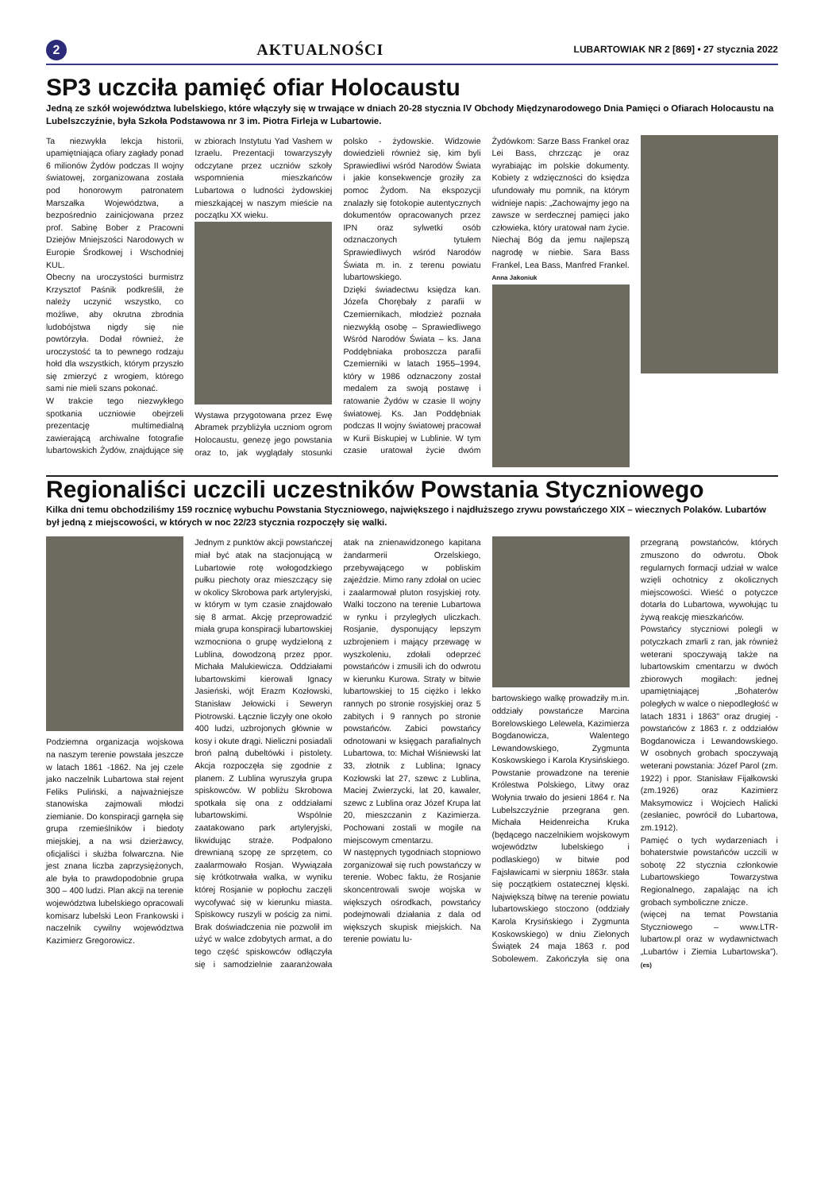2
AKTUALNOŚCI
LUBARTOWIAK NR 2 [869] • 27 stycznia 2022
SP3 uczciła pamięć ofiar Holocaustu
Jedną ze szkół województwa lubelskiego, które włączyły się w trwające w dniach 20-28 stycznia IV Obchody Międzynarodowego Dnia Pamięci o Ofiarach Holocaustu na Lubelszczyźnie, była Szkoła Podstawowa nr 3 im. Piotra Firleja w Lubartowie.
Ta niezwykła lekcja historii, upamiętniająca ofiary zagłady ponad 6 milionów Żydów podczas II wojny światowej, zorganizowana została pod honorowym patronatem Marszałka Województwa, a bezpośrednio zainicjowana przez prof. Sabinę Bober z Pracowni Dziejów Mniejszości Narodowych w Europie Środkowej i Wschodniej KUL.
Obecny na uroczystości burmistrz Krzysztof Paśnik podkreślił, że należy uczynić wszystko, co możliwe, aby okrutna zbrodnia ludobójstwa nigdy się nie powtórzyła. Dodał również, że uroczystość ta to pewnego rodzaju hołd dla wszystkich, którym przyszło się zmierzyć z wrogiem, którego sami nie mieli szans pokonać.
W trakcie tego niezwykłego spotkania uczniowie obejrzeli prezentację multimedialną zawierającą archiwalne fotografie lubartowskich Żydów, znajdujące się w zbiorach Instytutu Yad Vashem w Izraelu. Prezentacji towarzyszyły odczytane przez uczniów szkoły wspomnienia mieszkańców Lubartowa o ludności żydowskiej mieszkającej w naszym mieście na początku XX wieku.
Wystawa przygotowana przez Ewę Abramek przybliżyła uczniom ogrom Holocaustu, genezę jego powstania oraz to, jak wyglądały stosunki polsko - żydowskie. Widzowie dowiedzieli również się, kim byli Sprawiedliwi wśród Narodów Świata i jakie konsekwencje groziły za pomoc Żydom. Na ekspozycji znalazły się fotokopie autentycznych dokumentów opracowanych przez IPN oraz sylwetki osób odznaczonych tytułem Sprawiedliwych wśród Narodów Świata m. in. z terenu powiatu lubartowskiego.
Dzięki świadectwu księdza kan. Józefa Chorębały z parafii w Czemiernikach, młodzież poznała niezwykłą osobę – Sprawiedliwego Wśród Narodów Świata – ks. Jana Poddębniaka proboszcza parafii Czemierniki w latach 1955–1994, który w 1986 odznaczony został medalem za swoją postawę i ratowanie Żydów w czasie II wojny światowej. Ks. Jan Poddębniak podczas II wojny światowej pracował w Kurii Biskupiej w Lublinie. W tym czasie uratował życie dwóm Żydówkom: Sarze Bass Frankel oraz Lei Bass, chrzcząc je oraz wyrabiając im polskie dokumenty. Kobiety z wdzięczności do księdza ufundowały mu pomnik, na którym widnieje napis: „Zachowajmy jego na zawsze w serdecznej pamięci jako człowieka, który uratował nam życie. Niechaj Bóg da jemu najlepszą nagrodę w niebie. Sara Bass Frankel, Lea Bass, Manfred Frankel. Anna Jakoniuk
Regionaliści uczcili uczestników Powstania Styczniowego
Kilka dni temu obchodziliśmy 159 rocznicę wybuchu Powstania Styczniowego, największego i najdłuższego zrywu powstańczego XIX – wiecznych Polaków. Lubartów był jedną z miejscowości, w których w noc 22/23 stycznia rozpoczęły się walki.
Podziemna organizacja wojskowa na naszym terenie powstała jeszcze w latach 1861 -1862. Na jej czele jako naczelnik Lubartowa stał rejent Feliks Puliński, a najważniejsze stanowiska zajmowali młodzi ziemianie. Do konspiracji garnęła się grupa rzemieślników i biedoty miejskiej, a na wsi dzierżawcy, oficjaliści i służba folwarczna. Nie jest znana liczba zaprzysiężonych, ale była to prawdopodobnie grupa 300 – 400 ludzi. Plan akcji na terenie województwa lubelskiego opracowali komisarz lubelski Leon Frankowski i naczelnik cywilny województwa Kazimierz Gregorowicz.
Jednym z punktów akcji powstańczej miał być atak na stacjonującą w Lubartowie rotę wołogodzkiego pułku piechoty oraz mieszczący się w okolicy Skrobowa park artyleryjski, w którym w tym czasie znajdowało się 8 armat. Akcję przeprowadzić miała grupa konspiracji lubartowskiej wzmocniona o grupę wydzieloną z Lublina, dowodzoną przez ppor. Michała Malukiewicza. Oddziałami lubartowskimi kierowali Ignacy Jasieński, wójt Erazm Kozłowski, Stanisław Jełowicki i Seweryn Piotrowski. Łącznie liczyły one około 400 ludzi, uzbrojonych głównie w kosy i okute drągi. Nieliczni posiadali broń palną dubeltówki i pistolety. Akcja rozpoczęła się zgodnie z planem. Z Lublina wyruszyła grupa spiskowców. W pobliżu Skrobowa spotkała się ona z oddziałami lubartowskimi. Wspólnie zaatakowano park artyleryjski, likwidując straże. Podpalono drewnianą szopę ze sprzętem, co zaalarmowało Rosjan. Wywiązała się krótkotrwała walka, w wyniku której Rosjanie w popłochu zaczęli wycofywać się w kierunku miasta. Spiskowcy ruszyli w pościg za nimi. Brak doświadczenia nie pozwolił im użyć w walce zdobytych armat, a do tego część spiskowców odłączyła się i samodzielnie zaaranżowała atak na znienawidzonego kapitana żandarmerii Orzelskiego, przebywającego w pobliskim zajeździe. Mimo rany zdołał on uciec i zaalarmował pluton rosyjskiej roty. Walki toczono na terenie Lubartowa w rynku i przyległych uliczkach. Rosjanie, dysponujący lepszym uzbrojeniem i mający przewagę w wyszkoleniu, zdołali odeprzeć powstańców i zmusili ich do odwrotu w kierunku Kurowa. Straty w bitwie lubartowskiej to 15 ciężko i lekko rannych po stronie rosyjskiej oraz 5 zabitych i 9 rannych po stronie powstańców. Zabici powstańcy odnotowani w księgach parafialnych Lubartowa, to: Michał Wiśniewski lat 33, złotnik z Lublina; Ignacy Kozłowski lat 27, szewc z Lublina, Maciej Zwierzycki, lat 20, kawaler, szewc z Lublina oraz Józef Krupa lat 20, mieszczanin z Kazimierza. Pochowani zostali w mogile na miejscowym cmentarzu.
W następnych tygodniach stopniowo zorganizował się ruch powstańczy w terenie. Wobec faktu, że Rosjanie skoncentrowali swoje wojska w większych ośrodkach, powstańcy podejmowali działania z dala od większych skupisk miejskich. Na terenie powiatu lu-
bartowskiego walkę prowadziły m.in. oddziały powstańcze Marcina Borelowskiego Lelewela, Kazimierza Bogdanowicza, Walentego Lewandowskiego, Zygmunta Koskowskiego i Karola Krysińskiego. Powstanie prowadzone na terenie Królestwa Polskiego, Litwy oraz Wołynia trwało do jesieni 1864 r. Na Lubelszczyźnie przegrana gen. Michała Heidenreicha Kruka (będącego naczelnikiem wojskowym województw lubelskiego i podlaskiego) w bitwie pod Fajsławicami w sierpniu 1863r. stała się początkiem ostatecznej klęski. Największą bitwę na terenie powiatu lubartowskiego stoczono (oddziały Karola Krysińskiego i Zygmunta Koskowskiego) w dniu Zielonych Świątek 24 maja 1863 r. pod Sobolewem. Zakończyła się ona przegraną powstańców, których zmuszono do odwrotu. Obok regularnych formacji udział w walce wzięli ochotnicy z okolicznych miejscowości. Wieść o potyczce dotarła do Lubartowa, wywołując tu żywą reakcję mieszkańców.
Powstańcy styczniowi polegli w potyczkach zmarli z ran, jak również weterani spoczywają także na lubartowskim cmentarzu w dwóch zbiorowych mogiłach: jednej upamiętniającej „Bohaterów poległych w walce o niepodległość w latach 1831 i 1863” oraz drugiej - powstańców z 1863 r. z oddziałów Bogdanowicza i Lewandowskiego. W osobnych grobach spoczywają weterani powstania: Józef Parol (zm. 1922) i ppor. Stanisław Fijałkowski (zm.1926) oraz Kazimierz Maksymowicz i Wojciech Halicki (zesłaniec, powrócił do Lubartowa, zm.1912).
Pamięć o tych wydarzeniach i bohaterstwie powstańców uczcili w sobotę 22 stycznia członkowie Lubartowskiego Towarzystwa Regionalnego, zapalając na ich grobach symboliczne znicze.
(więcej na temat Powstania Styczniowego – www.LTR-lubartow.pl oraz w wydawnictwach „Lubartów i Ziemia Lubartowska”). (es)